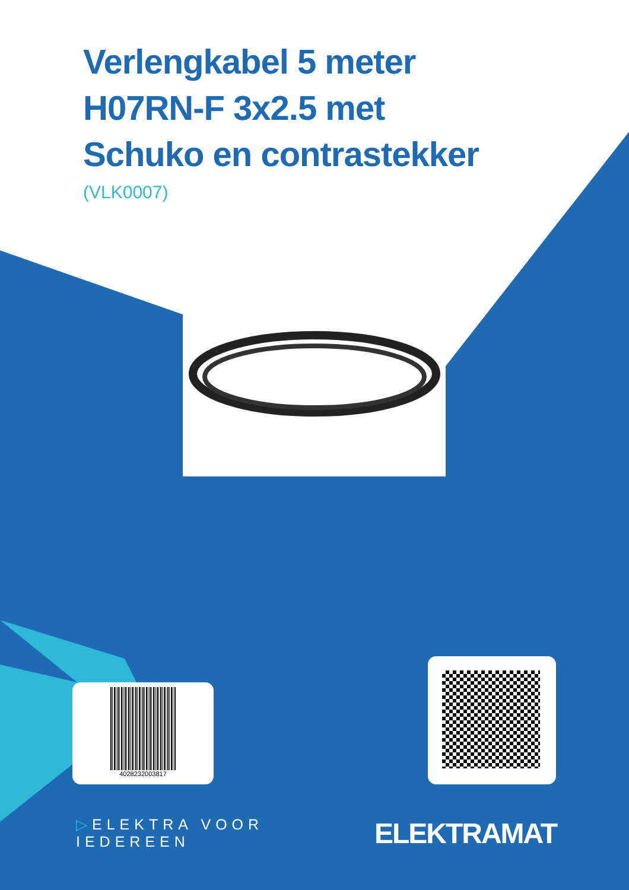Verlengkabel 5 meter
H07RN-F 3x2.5 met
Schuko en contrastekker
(VLK0007)
4028232003817
▷ELEKTRA VOOR IEDEREEN ELEKTRAMAT